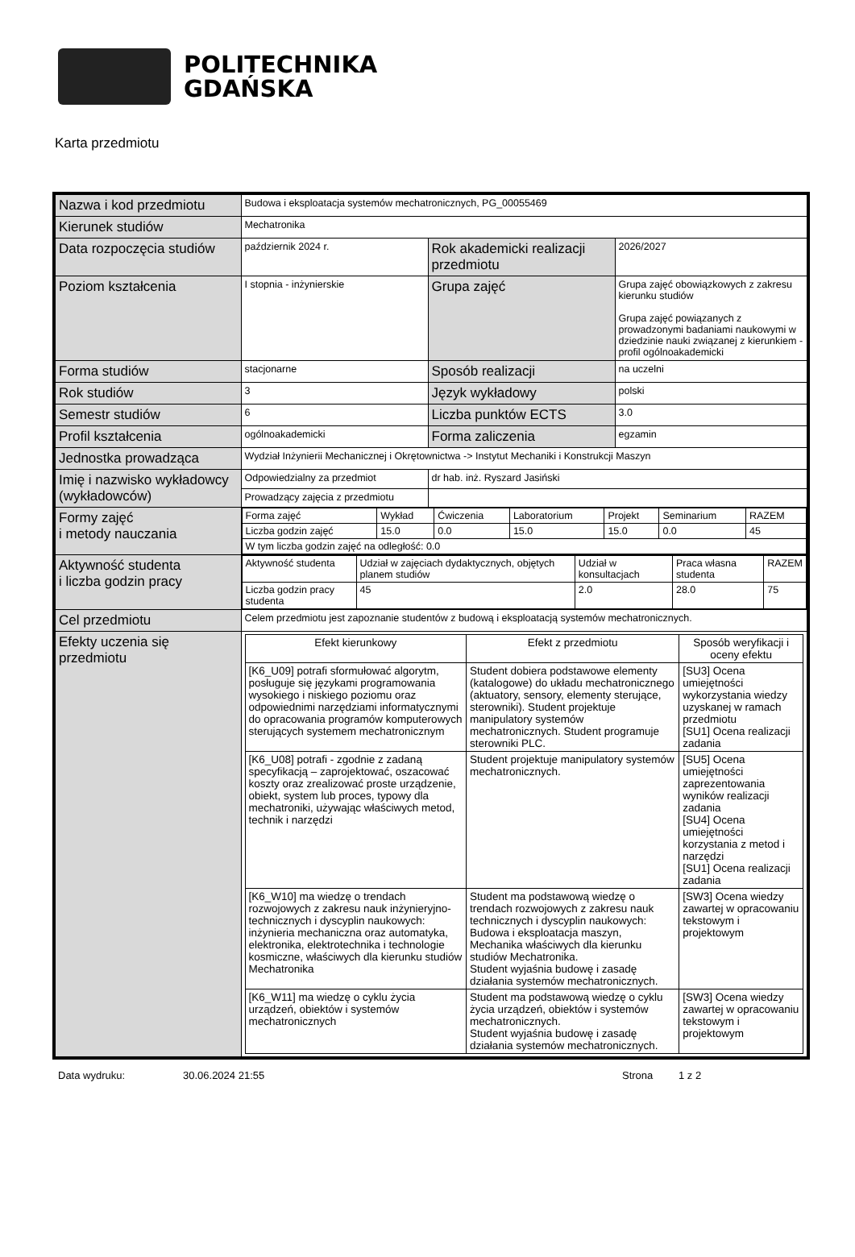POLITECHNIKA
GDAŃSKA
Karta przedmiotu
| Nazwa i kod przedmiotu | Budowa i eksploatacja systemów mechatronicznych, PG_00055469 | | |
| Kierunek studiów | Mechatronika | | |
| Data rozpoczęcia studiów | październik 2024 r. | Rok akademicki realizacji przedmiotu | 2026/2027 |
| Poziom kształcenia | I stopnia - inżynierskie | Grupa zajęć | Grupa zajęć obowiązkowych z zakresu kierunku studiów Grupa zajęć powiązanych z prowadzonymi badaniami naukowymi w dziedzinie nauki związanej z kierunkiem - profil ogólnoakademicki |
| Forma studiów | stacjonarne | Sposób realizacji | na uczelni |
| Rok studiów | 3 | Język wykładowy | polski |
| Semestr studiów | 6 | Liczba punktów ECTS | 3.0 |
| Profil kształcenia | ogólnoakademicki | Forma zaliczenia | egzamin |
| Jednostka prowadząca | Wydział Inżynierii Mechanicznej i Okrętownictwa -> Instytut Mechaniki i Konstrukcji Maszyn | | |
| Imię i nazwisko wykładowcy (wykładowców) | Odpowiedzialny za przedmiot | dr hab. inż. Ryszard Jasiński | |
| | Prowadzący zajęcia z przedmiotu | | |
| Formy zajęć i metody nauczania | / Forma zajęć / Wykład / Ćwiczenia / Laboratorium / Projekt / Seminarium / RAZEM / / Liczba godzin zajęć / 15.0 / 0.0 / 15.0 / 15.0 / 0.0 / 45 / / W tym liczba godzin zajęć na odległość: 0.0 / / / / / / / | | |
| Aktywność studenta i liczba godzin pracy | / Aktywność studenta / Udział w zajęciach dydaktycznych, objętych planem studiów / Udział w konsultacjach / Praca własna studenta / RAZEM / / Liczba godzin pracy studenta / 45 / 2.0 / 28.0 / 75 / | | |
| Cel przedmiotu | Celem przedmiotu jest zapoznanie studentów z budową i eksploatacją systemów mechatronicznych. | | |
| Efekty uczenia się przedmiotu | / Efekt kierunkowy / Efekt z przedmiotu / Sposób weryfikacji i oceny efektu / / [K6_U09] potrafi sformułować algorytm, posługuje się językami programowania wysokiego i niskiego poziomu oraz odpowiednimi narzędziami informatycznymi do opracowania programów komputerowych sterujących systemem mechatronicznym / Student dobiera podstawowe elementy (katalogowe) do układu mechatronicznego (aktuatory, sensory, elementy sterujące, sterowniki). Student projektuje manipulatory systemów mechatronicznych. Student programuje sterowniki PLC. / [SU3] Ocena umiejętności wykorzystania wiedzy uzyskanej w ramach przedmiotu [SU1] Ocena realizacji zadania / / [K6_U08] potrafi - zgodnie z zadaną specyfikacją – zaprojektować, oszacować koszty oraz zrealizować proste urządzenie, obiekt, system lub proces, typowy dla mechatroniki, używając właściwych metod, technik i narzędzi / Student projektuje manipulatory systemów mechatronicznych. / [SU5] Ocena umiejętności zaprezentowania wyników realizacji zadania [SU4] Ocena umiejętności korzystania z metod i narzędzi [SU1] Ocena realizacji zadania / / [K6_W10] ma wiedzę o trendach rozwojowych z zakresu nauk inżynieryjno-technicznych i dyscyplin naukowych: inżynieria mechaniczna oraz automatyka, elektronika, elektrotechnika i technologie kosmiczne, właściwych dla kierunku studiów Mechatronika / Student ma podstawową wiedzę o trendach rozwojowych z zakresu nauk technicznych i dyscyplin naukowych: Budowa i eksploatacja maszyn, Mechanika właściwych dla kierunku studiów Mechatronika. Student wyjaśnia budowę i zasadę działania systemów mechatronicznych. / [SW3] Ocena wiedzy zawartej w opracowaniu tekstowym i projektowym / / [K6_W11] ma wiedzę o cyklu życia urządzeń, obiektów i systemów mechatronicznych / Student ma podstawową wiedzę o cyklu życia urządzeń, obiektów i systemów mechatronicznych. Student wyjaśnia budowę i zasadę działania systemów mechatronicznych. / [SW3] Ocena wiedzy zawartej w opracowaniu tekstowym i projektowym / | | |
Data wydruku: 30.06.2024 21:55 Strona 1 z 2